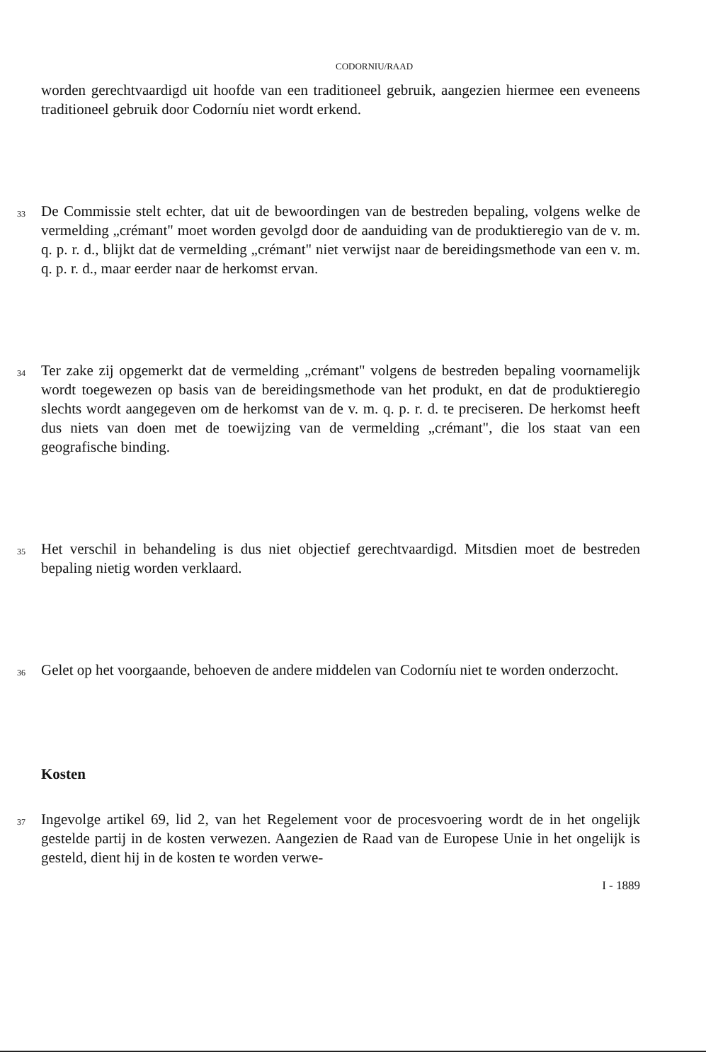CODORNIU/RAAD
worden gerechtvaardigd uit hoofde van een traditioneel gebruik, aangezien hiermee een eveneens traditioneel gebruik door Codorníu niet wordt erkend.
33
De Commissie stelt echter, dat uit de bewoordingen van de bestreden bepaling, volgens welke de vermelding „crémant" moet worden gevolgd door de aanduiding van de produktieregio van de v. m. q. p. r. d., blijkt dat de vermelding „crémant" niet verwijst naar de bereidingsmethode van een v. m. q. p. r. d., maar eerder naar de herkomst ervan.
34
Ter zake zij opgemerkt dat de vermelding „crémant" volgens de bestreden bepaling voornamelijk wordt toegewezen op basis van de bereidingsmethode van het produkt, en dat de produktieregio slechts wordt aangegeven om de herkomst van de v. m. q. p. r. d. te preciseren. De herkomst heeft dus niets van doen met de toewijzing van de vermelding „crémant", die los staat van een geografische binding.
35
Het verschil in behandeling is dus niet objectief gerechtvaardigd. Mitsdien moet de bestreden bepaling nietig worden verklaard.
36
Gelet op het voorgaande, behoeven de andere middelen van Codorníu niet te worden onderzocht.
Kosten
37
Ingevolge artikel 69, lid 2, van het Regelement voor de procesvoering wordt de in het ongelijk gestelde partij in de kosten verwezen. Aangezien de Raad van de Europese Unie in het ongelijk is gesteld, dient hij in de kosten te worden verwe-
I - 1889